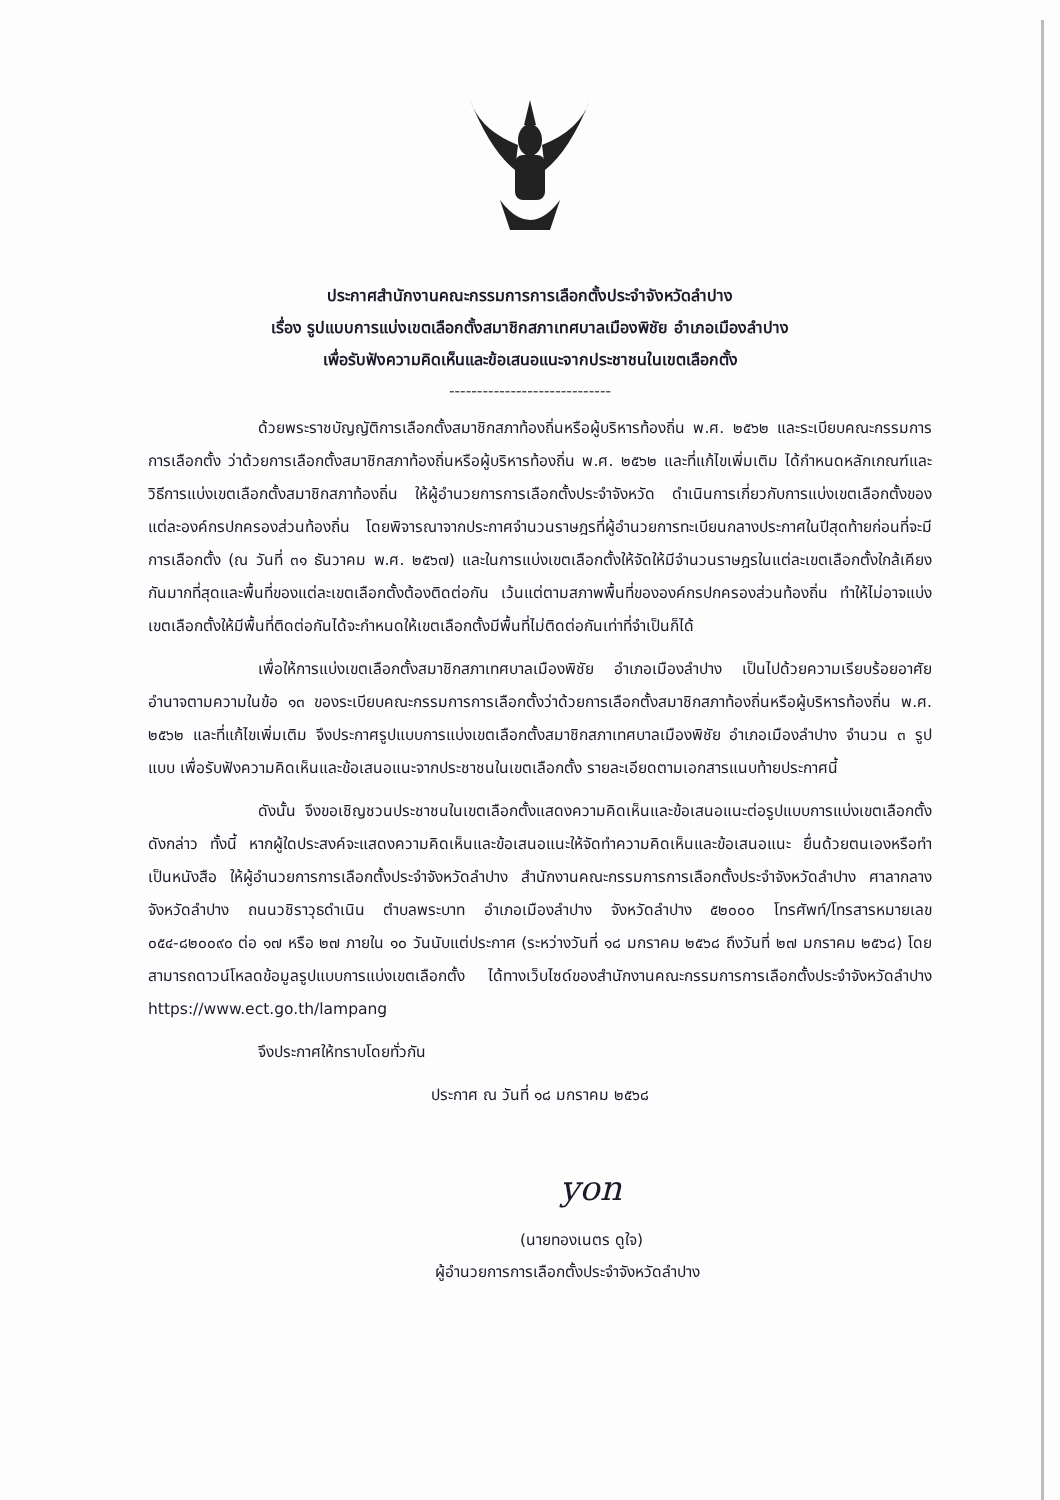ประกาศสำนักงานคณะกรรมการการเลือกตั้งประจำจังหวัดลำปาง
เรื่อง รูปแบบการแบ่งเขตเลือกตั้งสมาชิกสภาเทศบาลเมืองพิชัย อำเภอเมืองลำปาง
เพื่อรับฟังความคิดเห็นและข้อเสนอแนะจากประชาชนในเขตเลือกตั้ง
-----------------------------
ด้วยพระราชบัญญัติการเลือกตั้งสมาชิกสภาท้องถิ่นหรือผู้บริหารท้องถิ่น พ.ศ. ๒๕๖๒ และระเบียบคณะกรรมการการเลือกตั้ง ว่าด้วยการเลือกตั้งสมาชิกสภาท้องถิ่นหรือผู้บริหารท้องถิ่น พ.ศ. ๒๕๖๒ และที่แก้ไขเพิ่มเติม ได้กำหนดหลักเกณฑ์และวิธีการแบ่งเขตเลือกตั้งสมาชิกสภาท้องถิ่น ให้ผู้อำนวยการการเลือกตั้งประจำจังหวัด ดำเนินการเกี่ยวกับการแบ่งเขตเลือกตั้งของแต่ละองค์กรปกครองส่วนท้องถิ่น โดยพิจารณาจากประกาศจำนวนราษฎรที่ผู้อำนวยการทะเบียนกลางประกาศในปีสุดท้ายก่อนที่จะมีการเลือกตั้ง (ณ วันที่ ๓๑ ธันวาคม พ.ศ. ๒๕๖๗) และในการแบ่งเขตเลือกตั้งให้จัดให้มีจำนวนราษฎรในแต่ละเขตเลือกตั้งใกล้เคียงกันมากที่สุดและพื้นที่ของแต่ละเขตเลือกตั้งต้องติดต่อกัน เว้นแต่ตามสภาพพื้นที่ขององค์กรปกครองส่วนท้องถิ่น ทำให้ไม่อาจแบ่งเขตเลือกตั้งให้มีพื้นที่ติดต่อกันได้จะกำหนดให้เขตเลือกตั้งมีพื้นที่ไม่ติดต่อกันเท่าที่จำเป็นก็ได้
เพื่อให้การแบ่งเขตเลือกตั้งสมาชิกสภาเทศบาลเมืองพิชัย อำเภอเมืองลำปาง เป็นไปด้วยความเรียบร้อยอาศัยอำนาจตามความในข้อ ๑๓ ของระเบียบคณะกรรมการการเลือกตั้งว่าด้วยการเลือกตั้งสมาชิกสภาท้องถิ่นหรือผู้บริหารท้องถิ่น พ.ศ. ๒๕๖๒ และที่แก้ไขเพิ่มเติม จึงประกาศรูปแบบการแบ่งเขตเลือกตั้งสมาชิกสภาเทศบาลเมืองพิชัย อำเภอเมืองลำปาง จำนวน ๓ รูปแบบ เพื่อรับฟังความคิดเห็นและข้อเสนอแนะจากประชาชนในเขตเลือกตั้ง รายละเอียดตามเอกสารแนบท้ายประกาศนี้
ดังนั้น จึงขอเชิญชวนประชาชนในเขตเลือกตั้งแสดงความคิดเห็นและข้อเสนอแนะต่อรูปแบบการแบ่งเขตเลือกตั้งดังกล่าว ทั้งนี้ หากผู้ใดประสงค์จะแสดงความคิดเห็นและข้อเสนอแนะให้จัดทำความคิดเห็นและข้อเสนอแนะ ยื่นด้วยตนเองหรือทำเป็นหนังสือ ให้ผู้อำนวยการการเลือกตั้งประจำจังหวัดลำปาง สำนักงานคณะกรรมการการเลือกตั้งประจำจังหวัดลำปาง ศาลากลางจังหวัดลำปาง ถนนวชิราวุธดำเนิน ตำบลพระบาท อำเภอเมืองลำปาง จังหวัดลำปาง ๕๒๐๐๐ โทรศัพท์/โทรสารหมายเลข ๐๕๔-๘๒๐๐๙๐ ต่อ ๑๗ หรือ ๒๗ ภายใน ๑๐ วันนับแต่ประกาศ (ระหว่างวันที่ ๑๘ มกราคม ๒๕๖๘ ถึงวันที่ ๒๗ มกราคม ๒๕๖๘) โดยสามารถดาวน์โหลดข้อมูลรูปแบบการแบ่งเขตเลือกตั้ง ได้ทางเว็บไซด์ของสำนักงานคณะกรรมการการเลือกตั้งประจำจังหวัดลำปาง https://www.ect.go.th/lampang
จึงประกาศให้ทราบโดยทั่วกัน
ประกาศ ณ วันที่ ๑๘ มกราคม ๒๕๖๘
yon
(นายทองเนตร ดูใจ)
ผู้อำนวยการการเลือกตั้งประจำจังหวัดลำปาง